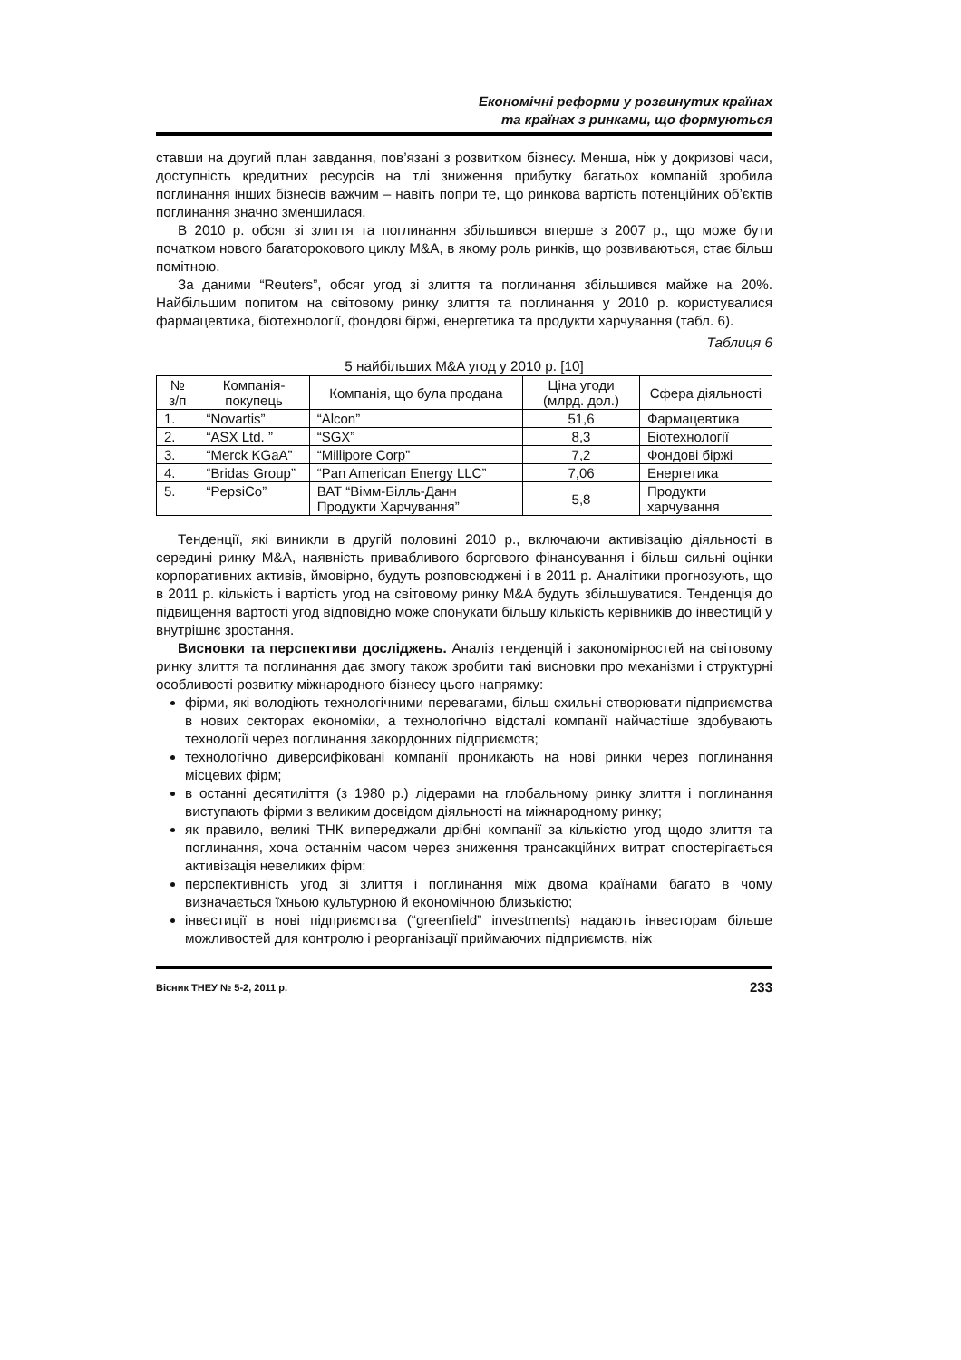Економічні реформи у розвинутих країнах
та країнах з ринками, що формуються
ставши на другий план завдання, пов’язані з розвитком бізнесу. Менша, ніж у докризові часи, доступність кредитних ресурсів на тлі зниження прибутку багатьох компаній зробила поглинання інших бізнесів важчим – навіть попри те, що ринкова вартість потенційних об’єктів поглинання значно зменшилася.
В 2010 р. обсяг зі злиття та поглинання збільшився вперше з 2007 р., що може бути початком нового багаторокового циклу M&A, в якому роль ринків, що розвиваються, стає більш помітною.
За даними “Reuters”, обсяг угод зі злиття та поглинання збільшився майже на 20%. Найбільшим попитом на світовому ринку злиття та поглинання у 2010 р. користувалися фармацевтика, біотехнології, фондові біржі, енергетика та продукти харчування (табл. 6).
Таблиця 6
5 найбільших M&A угод у 2010 р. [10]
| № з/п | Компанія-покупець | Компанія, що була продана | Ціна угоди (млрд. дол.) | Сфера діяльності |
| --- | --- | --- | --- | --- |
| 1. | “Novartis” | “Alcon” | 51,6 | Фармацевтика |
| 2. | “ASX Ltd. ” | “SGX” | 8,3 | Біотехнології |
| 3. | “Merck KGaA” | “Millipore Corp” | 7,2 | Фондові біржі |
| 4. | “Bridas Group” | “Pan American Energy LLC” | 7,06 | Енергетика |
| 5. | “PepsiCo” | ВАТ “Вімм-Білль-Данн Продукти Харчування” | 5,8 | Продукти харчування |
Тенденції, які виникли в другій половині 2010 р., включаючи активізацію діяльності в середині ринку M&A, наявність привабливого боргового фінансування і більш сильні оцінки корпоративних активів, ймовірно, будуть розповсюджені і в 2011 р. Аналітики прогнозують, що в 2011 р. кількість і вартість угод на світовому ринку M&A будуть збільшуватися. Тенденція до підвищення вартості угод відповідно може спонукати більшу кількість керівників до інвестицій у внутрішнє зростання.
Висновки та перспективи досліджень. Аналіз тенденцій і закономірностей на світовому ринку злиття та поглинання дає змогу також зробити такі висновки про механізми і структурні особливості розвитку міжнародного бізнесу цього напрямку:
фірми, які володіють технологічними перевагами, більш схильні створювати підприємства в нових секторах економіки, а технологічно відсталі компанії найчастіше здобувають технології через поглинання закордонних підприємств;
технологічно диверсифіковані компанії проникають на нові ринки через поглинання місцевих фірм;
в останні десятиліття (з 1980 р.) лідерами на глобальному ринку злиття і поглинання виступають фірми з великим досвідом діяльності на міжнародному ринку;
як правило, великі ТНК випереджали дрібні компанії за кількістю угод щодо злиття та поглинання, хоча останнім часом через зниження трансакційних витрат спостерігається активізація невеликих фірм;
перспективність угод зі злиття і поглинання між двома країнами багато в чому визначається їхньою культурною й економічною близькістю;
інвестиції в нові підприємства (“greenfield” investments) надають інвесторам більше можливостей для контролю і реорганізації приймаючих підприємств, ніж
Вісник ТНЕУ № 5-2, 2011 р. 233